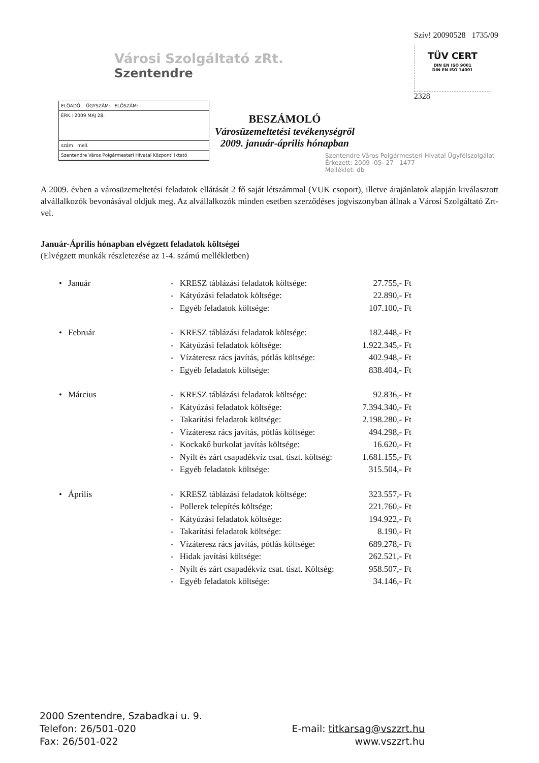Városi Szolgáltató zRt.
Szentendre
Szív! 20090528 1735/09
TÜV CERT
DIN EN ISO 9001
DIN EN ISO 14001
2328
ELŐADÓ: ÜGYSZÁM: ELŐSZÁM:
ÉRK.: 2009 MÁJ 28.
szám mell.
Szentendre Város Polgármesteri Hivatal Központi Iktató
BESZÁMOLÓ
Városüzemeltetési tevékenységről
2009. január-április hónapban
Szentendre Város Polgármesteri Hivatal Ügyfélszolgálat
Érkezett: 2009 -05- 27 1477
Melléklet: db
A 2009. évben a városüzemeltetési feladatok ellátását 2 fő saját létszámmal (VUK csoport), illetve árajánlatok alapján kiválasztott alvállalkozók bevonásával oldjuk meg. Az alvállalkozók minden esetben szerződéses jogviszonyban állnak a Városi Szolgáltató Zrt-vel.
Január-Április hónapban elvégzett feladatok költségei
(Elvégzett munkák részletezése az 1-4. számú mellékletben)
| • | Január | - | KRESZ táblázási feladatok költsége: | 27.755,- Ft |
| | | - | Kátyúzási feladatok költsége: | 22.890,- Ft |
| | | - | Egyéb feladatok költsége: | 107.100,- Ft |
| • | Február | - | KRESZ táblázási feladatok költsége: | 182.448,- Ft |
| | | - | Kátyúzási feladatok költsége: | 1.922.345,- Ft |
| | | - | Vízáteresz rács javítás, pótlás költsége: | 402.948,- Ft |
| | | - | Egyéb feladatok költsége: | 838.404,- Ft |
| • | Március | - | KRESZ táblázási feladatok költsége: | 92.836,- Ft |
| | | - | Kátyúzási feladatok költsége: | 7.394.340,- Ft |
| | | - | Takarítási feladatok költsége: | 2.198.280,- Ft |
| | | - | Vízáteresz rács javítás, pótlás költsége: | 494.298,- Ft |
| | | - | Kockakő burkolat javítás költsége: | 16.620,- Ft |
| | | - | Nyílt és zárt csapadékvíz csat. tiszt. költség: | 1.681.155,- Ft |
| | | - | Egyéb feladatok költsége: | 315.504,- Ft |
| • | Április | - | KRESZ táblázási feladatok költsége: | 323.557,- Ft |
| | | - | Pollerek telepítés költsége: | 221.760,- Ft |
| | | - | Kátyúzási feladatok költsége: | 194.922,- Ft |
| | | - | Takarítási feladatok költsége: | 8.190,- Ft |
| | | - | Vízáteresz rács javítás, pótlás költsége: | 689.278,- Ft |
| | | - | Hidak javítási költsége: | 262.521,- Ft |
| | | - | Nyílt és zárt csapadékvíz csat. tiszt. Költség: | 958.507,- Ft |
| | | - | Egyéb feladatok költsége: | 34.146,- Ft |
2000 Szentendre, Szabadkai u. 9.
Telefon: 26/501-020
Fax: 26/501-022
E-mail: titkarsag@vszzrt.hu
www.vszzrt.hu